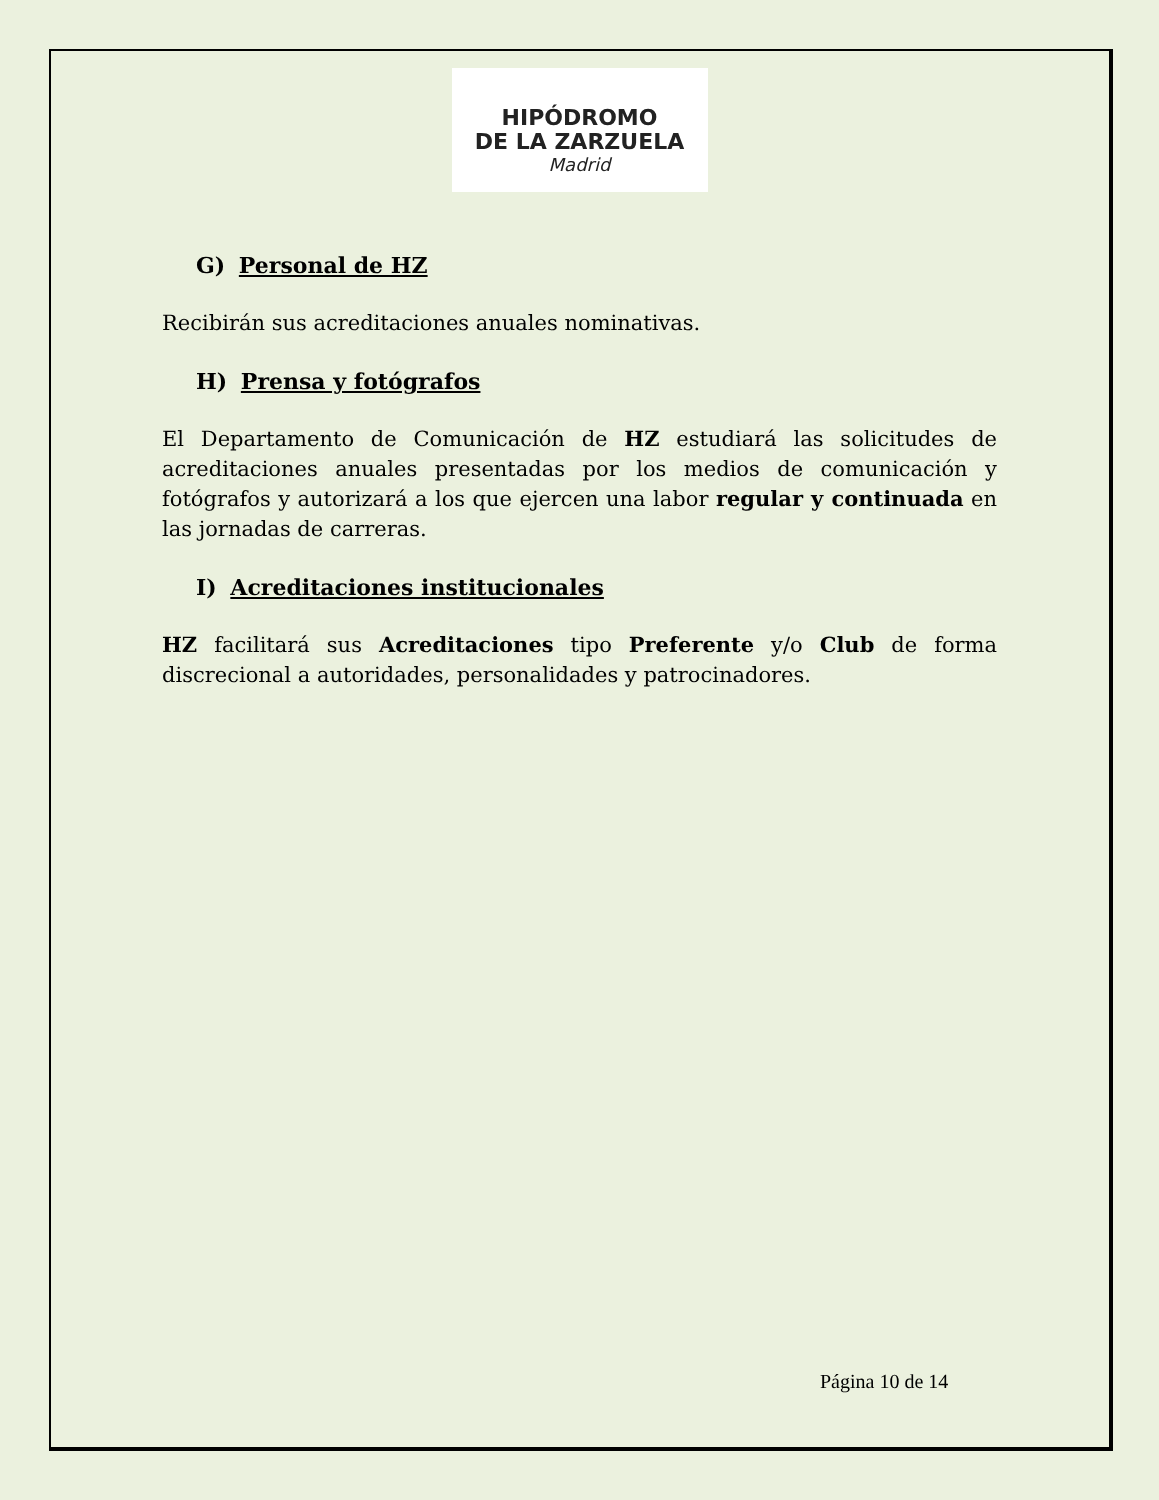HIPÓDROMO
DE LA ZARZUELA
Madrid
G) Personal de HZ
Recibirán sus acreditaciones anuales nominativas.
H) Prensa y fotógrafos
El Departamento de Comunicación de HZ estudiará las solicitudes de acreditaciones anuales presentadas por los medios de comunicación y fotógrafos y autorizará a los que ejercen una labor regular y continuada en las jornadas de carreras.
I) Acreditaciones institucionales
HZ facilitará sus Acreditaciones tipo Preferente y/o Club de forma discrecional a autoridades, personalidades y patrocinadores.
Página 10 de 14